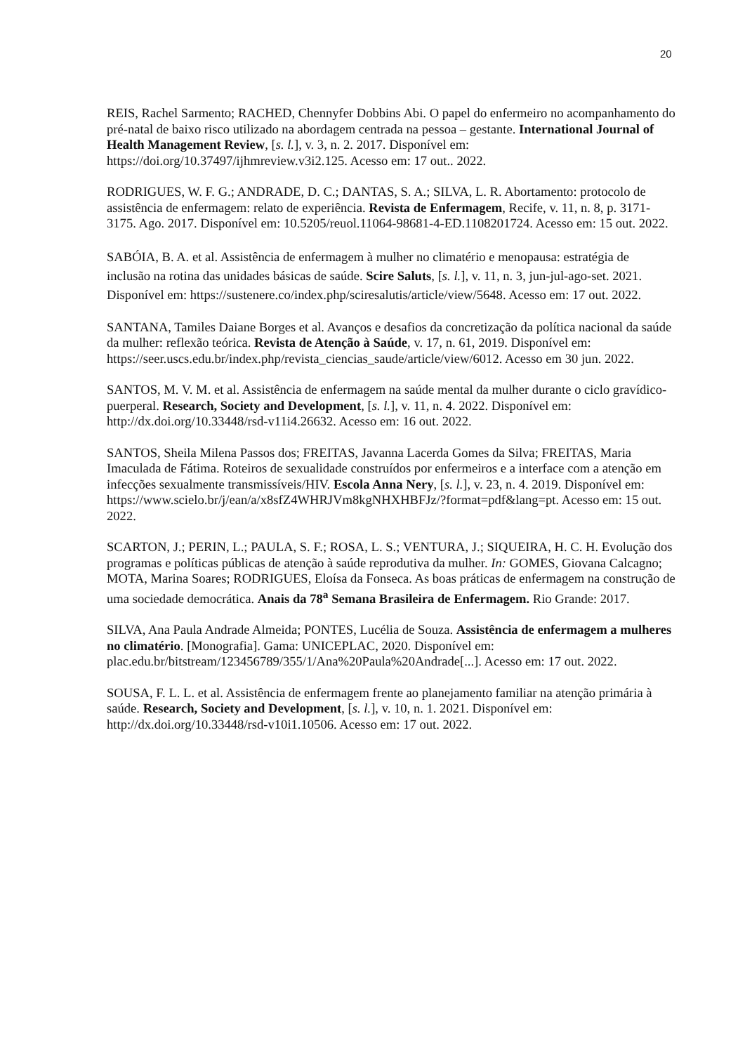20
REIS, Rachel Sarmento; RACHED, Chennyfer Dobbins Abi. O papel do enfermeiro no acompanhamento do pré-natal de baixo risco utilizado na abordagem centrada na pessoa – gestante. International Journal of Health Management Review, [s. l.], v. 3, n. 2. 2017. Disponível em: https://doi.org/10.37497/ijhmreview.v3i2.125. Acesso em: 17 out.. 2022.
RODRIGUES, W. F. G.; ANDRADE, D. C.; DANTAS, S. A.; SILVA, L. R. Abortamento: protocolo de assistência de enfermagem: relato de experiência. Revista de Enfermagem, Recife, v. 11, n. 8, p. 3171-3175. Ago. 2017. Disponível em: 10.5205/reuol.11064-98681-4-ED.1108201724. Acesso em: 15 out. 2022.
SABÓIA, B. A. et al. Assistência de enfermagem à mulher no climatério e menopausa: estratégia de inclusão na rotina das unidades básicas de saúde. Scire Saluts, [s. l.], v. 11, n. 3, jun-jul-ago-set. 2021. Disponível em: https://sustenere.co/index.php/sciresalutis/article/view/5648. Acesso em: 17 out. 2022.
SANTANA, Tamiles Daiane Borges et al. Avanços e desafios da concretização da política nacional da saúde da mulher: reflexão teórica. Revista de Atenção à Saúde, v. 17, n. 61, 2019. Disponível em: https://seer.uscs.edu.br/index.php/revista_ciencias_saude/article/view/6012. Acesso em 30 jun. 2022.
SANTOS, M. V. M. et al. Assistência de enfermagem na saúde mental da mulher durante o ciclo gravídico-puerperal. Research, Society and Development, [s. l.], v. 11, n. 4. 2022. Disponível em: http://dx.doi.org/10.33448/rsd-v11i4.26632. Acesso em: 16 out. 2022.
SANTOS, Sheila Milena Passos dos; FREITAS, Javanna Lacerda Gomes da Silva; FREITAS, Maria Imaculada de Fátima. Roteiros de sexualidade construídos por enfermeiros e a interface com a atenção em infecções sexualmente transmissíveis/HIV. Escola Anna Nery, [s. l.], v. 23, n. 4. 2019. Disponível em: https://www.scielo.br/j/ean/a/x8sfZ4WHRJVm8kgNHXHBFJz/?format=pdf&lang=pt. Acesso em: 15 out. 2022.
SCARTON, J.; PERIN, L.; PAULA, S. F.; ROSA, L. S.; VENTURA, J.; SIQUEIRA, H. C. H. Evolução dos programas e políticas públicas de atenção à saúde reprodutiva da mulher. In: GOMES, Giovana Calcagno; MOTA, Marina Soares; RODRIGUES, Eloísa da Fonseca. As boas práticas de enfermagem na construção de uma sociedade democrática. Anais da 78<sup>a</sup> Semana Brasileira de Enfermagem. Rio Grande: 2017.
SILVA, Ana Paula Andrade Almeida; PONTES, Lucélia de Souza. Assistência de enfermagem a mulheres no climatério. [Monografia]. Gama: UNICEPLAC, 2020. Disponível em: plac.edu.br/bitstream/123456789/355/1/Ana%20Paula%20Andrade[...]. Acesso em: 17 out. 2022.
SOUSA, F. L. L. et al. Assistência de enfermagem frente ao planejamento familiar na atenção primária à saúde. Research, Society and Development, [s. l.], v. 10, n. 1. 2021. Disponível em: http://dx.doi.org/10.33448/rsd-v10i1.10506. Acesso em: 17 out. 2022.